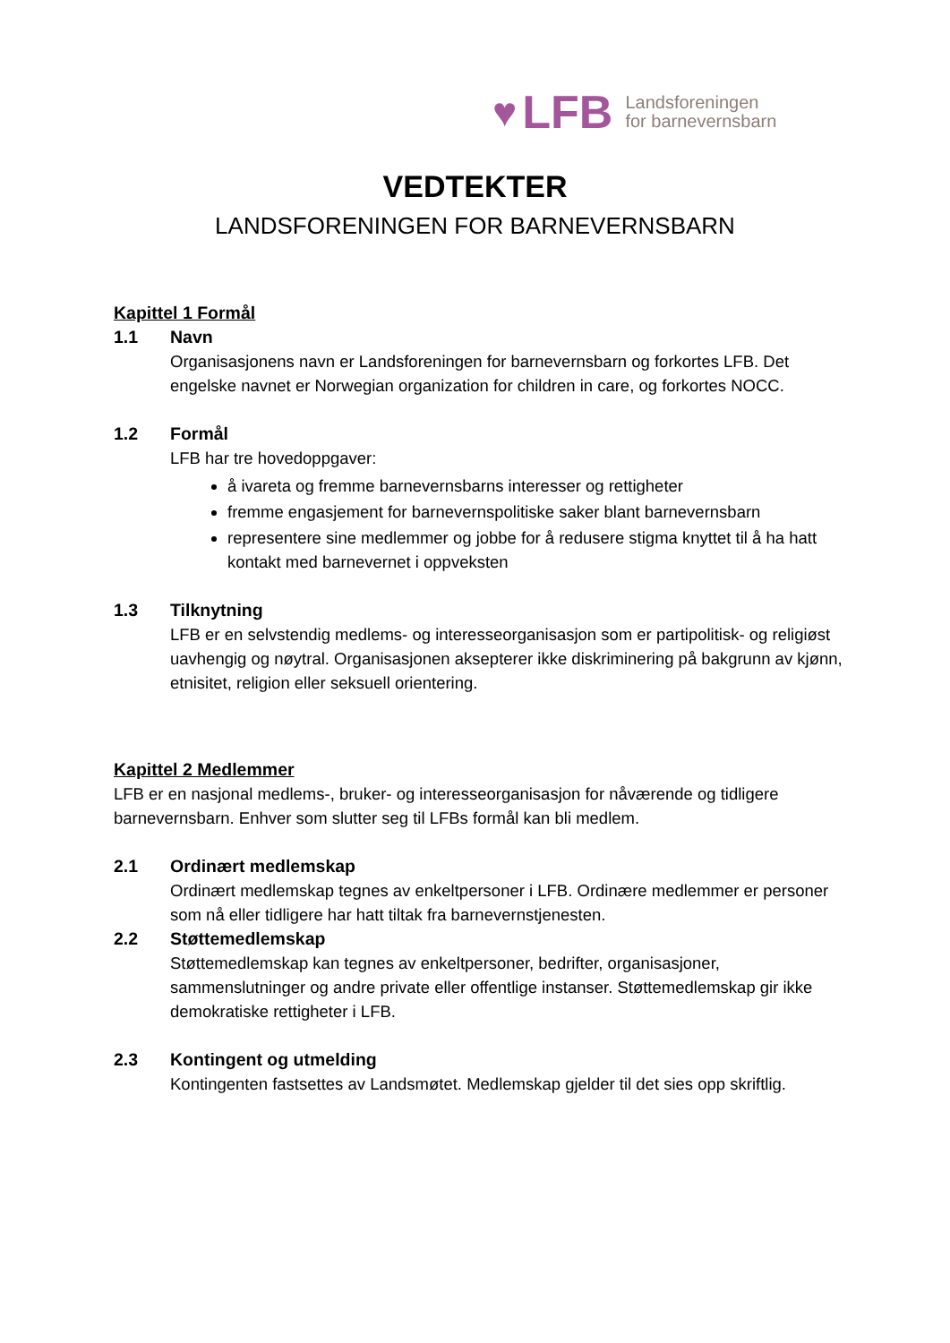♥ LFB Landsforeningen
for barnevernsbarn
VEDTEKTER
LANDSFORENINGEN FOR BARNEVERNSBARN
Kapittel 1 Formål
1.1 Navn
Organisasjonens navn er Landsforeningen for barnevernsbarn og forkortes LFB. Det engelske navnet er Norwegian organization for children in care, og forkortes NOCC.
1.2 Formål
LFB har tre hovedoppgaver:
å ivareta og fremme barnevernsbarns interesser og rettigheter
fremme engasjement for barnevernspolitiske saker blant barnevernsbarn
representere sine medlemmer og jobbe for å redusere stigma knyttet til å ha hatt kontakt med barnevernet i oppveksten
1.3 Tilknytning
LFB er en selvstendig medlems- og interesseorganisasjon som er partipolitisk- og religiøst uavhengig og nøytral. Organisasjonen aksepterer ikke diskriminering på bakgrunn av kjønn, etnisitet, religion eller seksuell orientering.
Kapittel 2 Medlemmer
LFB er en nasjonal medlems-, bruker- og interesseorganisasjon for nåværende og tidligere barnevernsbarn. Enhver som slutter seg til LFBs formål kan bli medlem.
2.1 Ordinært medlemskap
Ordinært medlemskap tegnes av enkeltpersoner i LFB. Ordinære medlemmer er personer som nå eller tidligere har hatt tiltak fra barnevernstjenesten.
2.2 Støttemedlemskap
Støttemedlemskap kan tegnes av enkeltpersoner, bedrifter, organisasjoner, sammenslutninger og andre private eller offentlige instanser. Støttemedlemskap gir ikke demokratiske rettigheter i LFB.
2.3 Kontingent og utmelding
Kontingenten fastsettes av Landsmøtet. Medlemskap gjelder til det sies opp skriftlig.